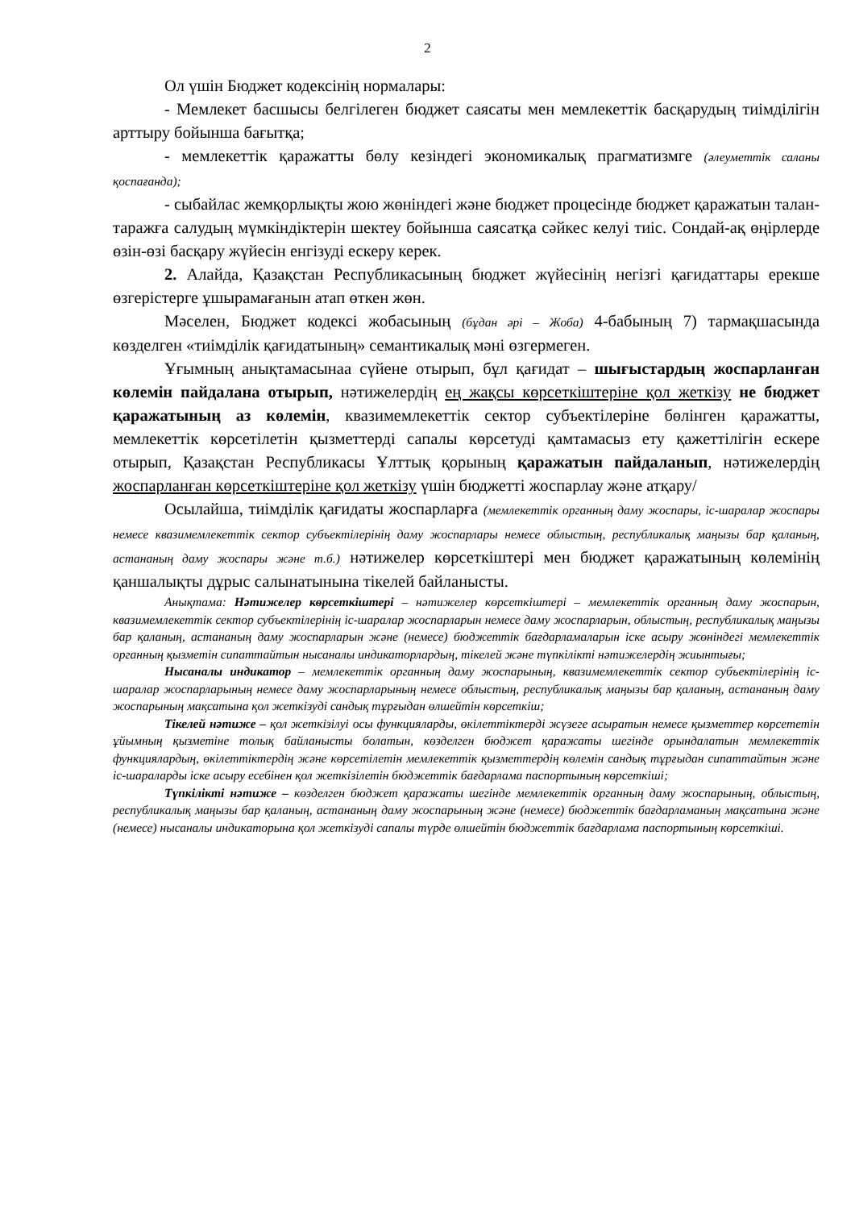2
Ол үшін Бюджет кодексінің нормалары:
- Мемлекет басшысы белгілеген бюджет саясаты мен мемлекеттік басқарудың тиімділігін арттыру бойынша бағытқа;
- мемлекеттік қаражатты бөлу кезіндегі экономикалық прагматизмге (әлеуметтік саланы қоспағанда);
- сыбайлас жемқорлықты жою жөніндегі және бюджет процесінде бюджет қаражатын талан-таражға салудың мүмкіндіктерін шектеу бойынша саясатқа сәйкес келуі тиіс. Сондай-ақ өңірлерде өзін-өзі басқару жүйесін енгізуді ескеру керек.
2. Алайда, Қазақстан Республикасының бюджет жүйесінің негізгі қағидаттары ерекше өзгерістерге ұшырамағанын атап өткен жөн.
Мәселен, Бюджет кодексі жобасының (бұдан әрі – Жоба) 4-бабының 7) тармақшасында көзделген «тиімділік қағидатының» семантикалық мәні өзгермеген.
Ұғымның анықтамасынаа сүйене отырып, бұл қағидат – шығыстардың жоспарланған көлемін пайдалана отырып, нәтижелердің ең жақсы көрсеткіштеріне қол жеткізу не бюджет қаражатының аз көлемін, квазимемлекеттік сектор субъектілеріне бөлінген қаражатты, мемлекеттік көрсетілетін қызметтерді сапалы көрсетуді қамтамасыз ету қажеттілігін ескере отырып, Қазақстан Республикасы Ұлттық қорының қаражатын пайдаланып, нәтижелердің жоспарланған көрсеткіштеріне қол жеткізу үшін бюджетті жоспарлау және атқару/
Осылайша, тиімділік қағидаты жоспарларға (мемлекеттік органның даму жоспары, іс-шаралар жоспары немесе квазимемлекеттік сектор субъектілерінің даму жоспарлары немесе облыстың, республикалық маңызы бар қаланың, астананың даму жоспары және т.б.) нәтижелер көрсеткіштері мен бюджет қаражатының көлемінің қаншалықты дұрыс салынатынына тікелей байланысты.
Анықтама: Нәтижелер көрсеткіштері – нәтижелер көрсеткіштері – мемлекеттік органның даму жоспарын, квазимемлекеттік сектор субъектілерінің іс-шаралар жоспарларын немесе даму жоспарларын, облыстың, республикалық маңызы бар қаланың, астананың даму жоспарларын және (немесе) бюджеттік бағдарламаларын іске асыру жөніндегі мемлекеттік органның қызметін сипаттайтын нысаналы индикаторлардың, тікелей және түпкілікті нәтижелердің жиынтығы;
Нысаналы индикатор – мемлекеттік органның даму жоспарының, квазимемлекеттік сектор субъектілерінің іс-шаралар жоспарларының немесе даму жоспарларының немесе облыстың, республикалық маңызы бар қаланың, астананың даму жоспарының мақсатына қол жеткізуді сандық тұрғыдан өлшейтін көрсеткіш;
Тікелей нәтиже – қол жеткізілуі осы функцияларды, өкілеттіктерді жүзеге асыратын немесе қызметтер көрсететін ұйымның қызметіне толық байланысты болатын, көзделген бюджет қаражаты шегінде орындалатын мемлекеттік функциялардың, өкілеттіктердің және көрсетілетін мемлекеттік қызметтердің көлемін сандық тұрғыдан сипаттайтын және іс-шараларды іске асыру есебінен қол жеткізілетін бюджеттік бағдарлама паспортының көрсеткіші;
Түпкілікті нәтиже – көзделген бюджет қаражаты шегінде мемлекеттік органның даму жоспарының, облыстың, республикалық маңызы бар қаланың, астананың даму жоспарының және (немесе) бюджеттік бағдарламаның мақсатына және (немесе) нысаналы индикаторына қол жеткізуді сапалы түрде өлшейтін бюджеттік бағдарлама паспортының көрсеткіші.